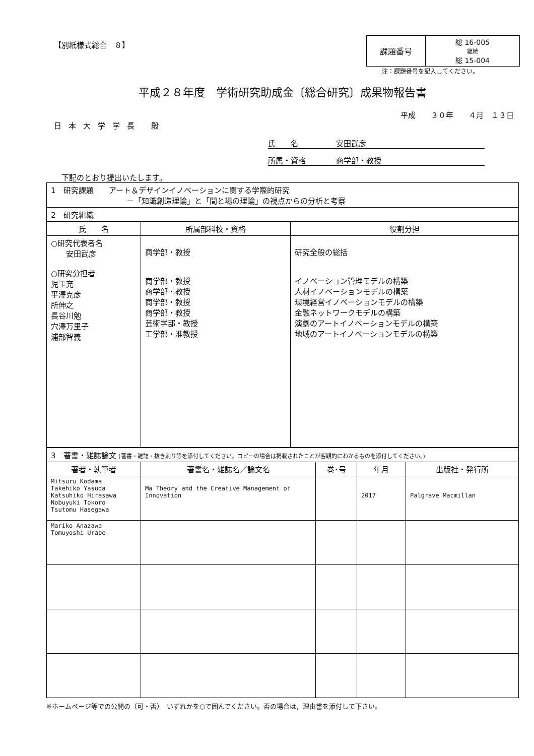【別紙様式総合　８】
| 課題番号 | 総 16-005 継続 総 15-004 |
注：課題番号を記入してください。
平成２８年度　学術研究助成金〔総合研究〕成果物報告書
平成　　３０年　　４月　１３日
日本大学学長 殿
氏　　名　　　　　安田武彦
所属・資格　　　　商学部・教授
下記のとおり提出いたします。
| 1 研究課題 アート＆デザインイノベーションに関する学際的研究 －「知識創造理論」と「間と場の理論」の視点からの分析と考察 | | |
| 2 研究組織 | | |
| 氏 名 | 所属部科校・資格 | 役割分担 |
| ○研究代表者名 安田武彦 ○研究分担者 児玉充 平澤克彦 所伸之 長谷川勉 穴澤万里子 浦部智義 | 商学部・教授 商学部・教授 商学部・教授 商学部・教授 商学部・教授 芸術学部・教授 工学部・准教授 | 研究全般の総括 イノベーション管理モデルの構築 人材イノベーションモデルの構築 環境経営イノベーションモデルの構築 金融ネットワークモデルの構築 演劇のアートイノベーションモデルの構築 地域のアートイノベーションモデルの構築 |
| 3 著書・雑誌論文 (著書・雑誌・抜き刷り等を添付してください。コピーの場合は掲載されたことが客観的にわかるものを添付してください。) | | | | |
| 著者・執筆者 | 著書名・雑誌名／論文名 | 巻･号 | 年月 | 出版社・発行所 |
| Mitsuru Kodama Takehiko Yasuda Katsuhiko Hirasawa Nobuyuki Tokoro Tsutomu Hasegawa | Ma Theory and the Creative Management of Innovation | | 2017 | Palgrave Macmillan |
| Mariko Anazawa Tomuyoshi Urabe | | | | |
※ホームページ等での公開の（可・否）　いずれかを○で囲んでください。否の場合は，理由書を添付して下さい。